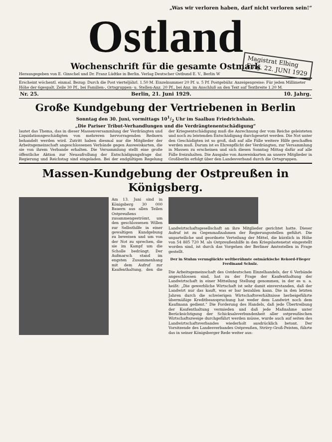„Was wir verloren haben, darf nicht verloren sein!“
Ostland
Wochenschrift für die gesamte Ostmark
Magistrat Elbing
Eing. 22. JUNI 1929
Herausgegeben von E. Ginschel und Dr. Franz Lüdtke in Berlin. Verlag Deutscher Ostbund E. V., Berlin W
Erscheint wöchentl. einmal. Bezug: Durch die Post vierteljährl. 1.50 M. Einzelnummer 20 Pf. u. 5 Pf. Postgebühr. Anzeigenpreise: Für jeden Millimeter Höhe der 6gespalt. Zeile 30 Pf., bei Familien-, Ortsgruppen- u. Stellen-Anz. 20 Pf., bei Anz. im Anschluß an den Text auf Textbreite 1.20 M.
Nr. 25. Berlin, 21. Juni 1929. 10. Jahrg.
Große Kundgebung der Vertriebenen in Berlin
Sonntag den 30. Juni, vormittags 101/2 Uhr im Saalbau Friedrichshain.
„Die Pariser Tribut-Verhandlungen und die Verdrängtenentschädigung“
lautet das Thema, das in dieser Massenversammlung der Verdrängten und Liquidationsgeschädigten von mehreren hervorragenden Rednern behandelt werden wird. Zutritt haben diesmal nur die Mitglieder der Arbeitsgemeinschaft angeschlossenen Verbände gegen Ausweiskarten, die sie von ihrem Verbande erhalten. Die Versammlung stellt eine große öffentliche Aktion zur Neuaufrollung der Entschädigungsfrage dar. Regierung und Reichstag sind eingeladen. Bei der endgültigen Regelung der Kriegsentschädigung muß die Anrechnung der vom Reiche geleisteten und noch zu leistenden Entschädigung durchgesetzt werden. Die Not unter den Geschädigten ist so groß, daß auf alle Fälle weitere Hilfe geschaffen werden muß. Darum ist es Ehrenpflicht der Verdrängten, zur Versammlung in Massen zu erscheinen und sich diesen Sonntag Mittag dafür auf alle Fälle freizuhalten. Die Ausgabe von Ausweiskarten an unsere Mitglieder in Großberlin erfolgt über den Landesverband durch die Ortsgruppen.
Massen-Kundgebung der Ostpreußen in Königsberg.
Am 13. Juni sind in Königsberg 30 000 Bauern aus allen Teilen Ostpreußens zusammengeströmt, um den geschlossenen Willen zur Selbsthilfe in einer gewaltigen Kundgebung zu beweisen und um von der Not zu sprechen, die sie im Kampf um die Scholle bedrängt. Der Aufmarsch stand im engsten Zusammenhang mit dem Aufruf zur Kaufenthaltung, den die Landwirtschaftsgesellschaft an ihre Mitglieder gerichtet hatte. Dieser Aufruf ist zu Gegenmaßnahmen der Regierungsstellen geführt. Die unparteiliche und geordnete Verteilung der Mittel, die kürzlich in Höhe von 54 885 720 M. als Ostpreußenhilfe in den Kriegslastenetat eingestellt worden sind, ist durch das Vorgehen der Berliner Amtsstellen in Frage gestellt.
Der in Stuhm verunglückte weltberühmte ostmärkische Rekord-Flieger Ferdinand Schulz.
Die Arbeitsgemeinschaft des Ostdeutschen Einzelhandels, der 6 Verbände angeschlossen sind, hat zu der Frage der Kaufenthaltung der Landwirtschaft in einer Mitteilung Stellung genommen, in der es u. a. heißt: „Die gewerbliche Wirtschaft ist sehr damit einverstanden, daß der Landwirt nur das kauft, was er bar bezahlen kann. Die in den letzten Jahren durch die schwierigen Wirtschaftsverhältnisse herbeigeführte übermäßige Kreditbeanspruchung hat weder dem Landwirt noch dem Kaufmann gedient.“ Die Forderung des Handels, daß jede Übertreibung der Kaufenthaltung vermieden und daß jede Maßnahme unter Berücksichtigung der Schicksalsverbundenheit aller ostpreußischen Wirtschaftszweige durchgeführt werden müsse, wurde auch auf seiten des Landwirtschaftsverbandes wiederholt ausdrücklich betont. Der Vorsitzende des Landesverbandes Ostpreußen, Strüvy-Groß-Peisten, führte das in seiner Königsberger Rede weiter aus: